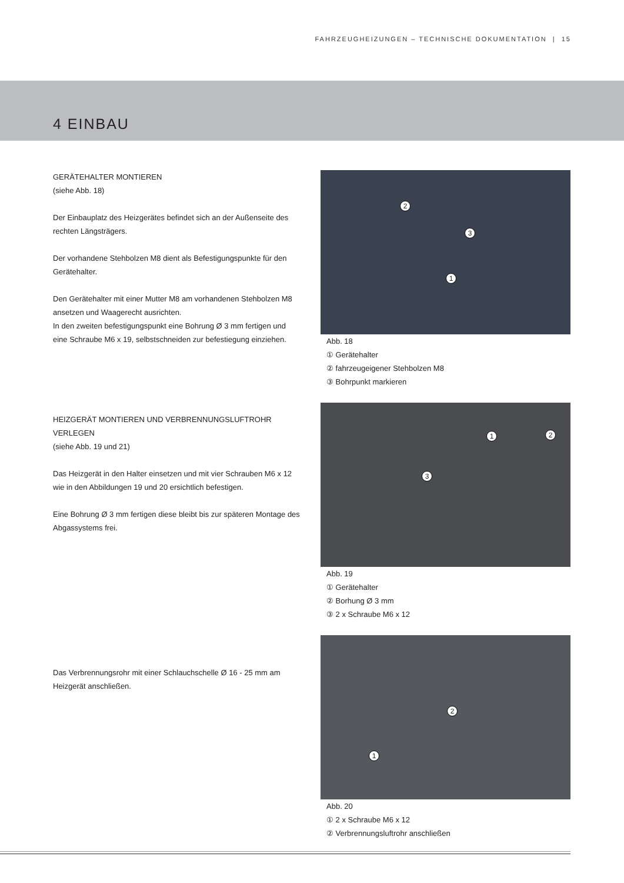FAHRZEUGHEIZUNGEN – TECHNISCHE DOKUMENTATION | 15
4 EINBAU
GERÄTEHALTER MONTIEREN
(siehe Abb. 18)
Der Einbauplatz des Heizgerätes befindet sich an der Außenseite des rechten Längsträgers.
Der vorhandene Stehbolzen M8 dient als Befestigungspunkte für den Gerätehalter.
Den Gerätehalter mit einer Mutter M8 am vorhandenen Stehbolzen M8 ansetzen und Waagerecht ausrichten.
In den zweiten befestigungspunkt eine Bohrung Ø 3 mm fertigen und eine Schraube M6 x 19, selbstschneiden zur befestiegung einziehen.
HEIZGERÄT MONTIEREN UND VERBRENNUNGSLUFTROHR VERLEGEN
(siehe Abb. 19 und 21)
Das Heizgerät in den Halter einsetzen und mit vier Schrauben M6 x 12 wie in den Abbildungen 19 und 20 ersichtlich befestigen.
Eine Bohrung Ø 3 mm fertigen diese bleibt bis zur späteren Montage des Abgassystems frei.
Das Verbrennungsrohr mit einer Schlauchschelle Ø 16 - 25 mm am Heizgerät anschließen.
2
3
1
Abb. 18
① Gerätehalter
② fahrzeugeigener Stehbolzen M8
③ Bohrpunkt markieren
1 2
3
Abb. 19
① Gerätehalter
② Borhung Ø 3 mm
③ 2 x Schraube M6 x 12
2
1
Abb. 20
① 2 x Schraube M6 x 12
② Verbrennungsluftrohr anschließen